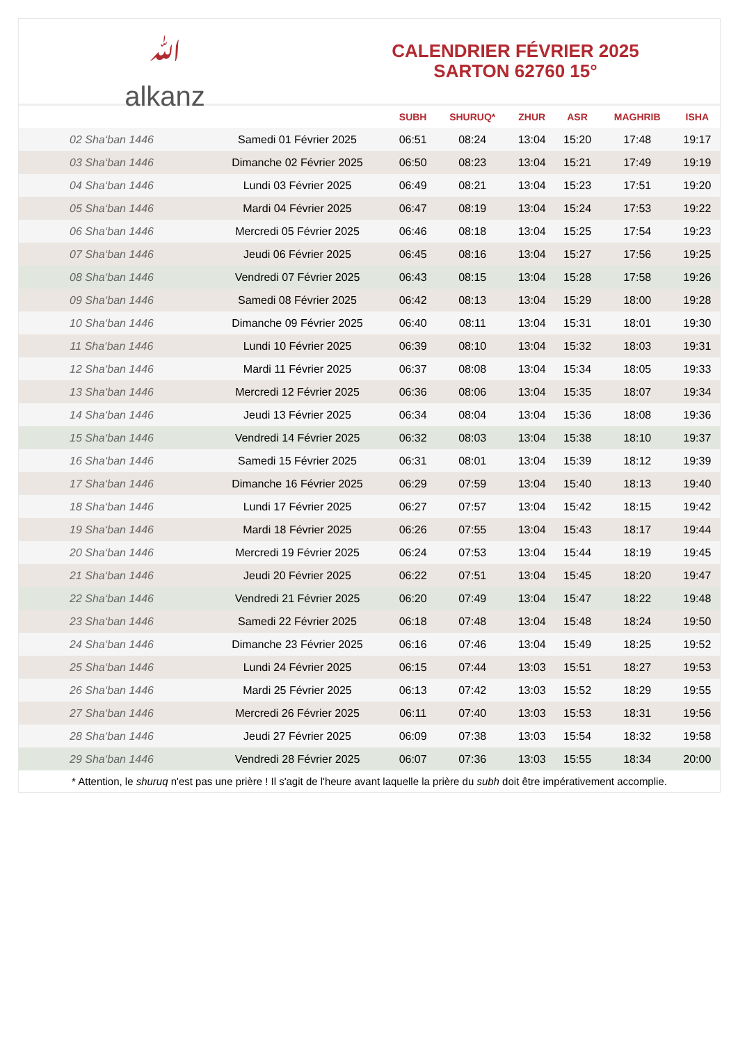ﷲ
alkanz
CALENDRIER FÉVRIER 2025
SARTON 62760 15°
| | | SUBH | SHURUQ* | ZHUR | ASR | MAGHRIB | ISHA |
| --- | --- | --- | --- | --- | --- | --- | --- |
| 02 Sha‘ban 1446 | Samedi 01 Février 2025 | 06:51 | 08:24 | 13:04 | 15:20 | 17:48 | 19:17 |
| 03 Sha‘ban 1446 | Dimanche 02 Février 2025 | 06:50 | 08:23 | 13:04 | 15:21 | 17:49 | 19:19 |
| 04 Sha‘ban 1446 | Lundi 03 Février 2025 | 06:49 | 08:21 | 13:04 | 15:23 | 17:51 | 19:20 |
| 05 Sha‘ban 1446 | Mardi 04 Février 2025 | 06:47 | 08:19 | 13:04 | 15:24 | 17:53 | 19:22 |
| 06 Sha‘ban 1446 | Mercredi 05 Février 2025 | 06:46 | 08:18 | 13:04 | 15:25 | 17:54 | 19:23 |
| 07 Sha‘ban 1446 | Jeudi 06 Février 2025 | 06:45 | 08:16 | 13:04 | 15:27 | 17:56 | 19:25 |
| 08 Sha‘ban 1446 | Vendredi 07 Février 2025 | 06:43 | 08:15 | 13:04 | 15:28 | 17:58 | 19:26 |
| 09 Sha‘ban 1446 | Samedi 08 Février 2025 | 06:42 | 08:13 | 13:04 | 15:29 | 18:00 | 19:28 |
| 10 Sha‘ban 1446 | Dimanche 09 Février 2025 | 06:40 | 08:11 | 13:04 | 15:31 | 18:01 | 19:30 |
| 11 Sha‘ban 1446 | Lundi 10 Février 2025 | 06:39 | 08:10 | 13:04 | 15:32 | 18:03 | 19:31 |
| 12 Sha‘ban 1446 | Mardi 11 Février 2025 | 06:37 | 08:08 | 13:04 | 15:34 | 18:05 | 19:33 |
| 13 Sha‘ban 1446 | Mercredi 12 Février 2025 | 06:36 | 08:06 | 13:04 | 15:35 | 18:07 | 19:34 |
| 14 Sha‘ban 1446 | Jeudi 13 Février 2025 | 06:34 | 08:04 | 13:04 | 15:36 | 18:08 | 19:36 |
| 15 Sha‘ban 1446 | Vendredi 14 Février 2025 | 06:32 | 08:03 | 13:04 | 15:38 | 18:10 | 19:37 |
| 16 Sha‘ban 1446 | Samedi 15 Février 2025 | 06:31 | 08:01 | 13:04 | 15:39 | 18:12 | 19:39 |
| 17 Sha‘ban 1446 | Dimanche 16 Février 2025 | 06:29 | 07:59 | 13:04 | 15:40 | 18:13 | 19:40 |
| 18 Sha‘ban 1446 | Lundi 17 Février 2025 | 06:27 | 07:57 | 13:04 | 15:42 | 18:15 | 19:42 |
| 19 Sha‘ban 1446 | Mardi 18 Février 2025 | 06:26 | 07:55 | 13:04 | 15:43 | 18:17 | 19:44 |
| 20 Sha‘ban 1446 | Mercredi 19 Février 2025 | 06:24 | 07:53 | 13:04 | 15:44 | 18:19 | 19:45 |
| 21 Sha‘ban 1446 | Jeudi 20 Février 2025 | 06:22 | 07:51 | 13:04 | 15:45 | 18:20 | 19:47 |
| 22 Sha‘ban 1446 | Vendredi 21 Février 2025 | 06:20 | 07:49 | 13:04 | 15:47 | 18:22 | 19:48 |
| 23 Sha‘ban 1446 | Samedi 22 Février 2025 | 06:18 | 07:48 | 13:04 | 15:48 | 18:24 | 19:50 |
| 24 Sha‘ban 1446 | Dimanche 23 Février 2025 | 06:16 | 07:46 | 13:04 | 15:49 | 18:25 | 19:52 |
| 25 Sha‘ban 1446 | Lundi 24 Février 2025 | 06:15 | 07:44 | 13:03 | 15:51 | 18:27 | 19:53 |
| 26 Sha‘ban 1446 | Mardi 25 Février 2025 | 06:13 | 07:42 | 13:03 | 15:52 | 18:29 | 19:55 |
| 27 Sha‘ban 1446 | Mercredi 26 Février 2025 | 06:11 | 07:40 | 13:03 | 15:53 | 18:31 | 19:56 |
| 28 Sha‘ban 1446 | Jeudi 27 Février 2025 | 06:09 | 07:38 | 13:03 | 15:54 | 18:32 | 19:58 |
| 29 Sha‘ban 1446 | Vendredi 28 Février 2025 | 06:07 | 07:36 | 13:03 | 15:55 | 18:34 | 20:00 |
* Attention, le shuruq n'est pas une prière ! Il s'agit de l'heure avant laquelle la prière du subh doit être impérativement accomplie.